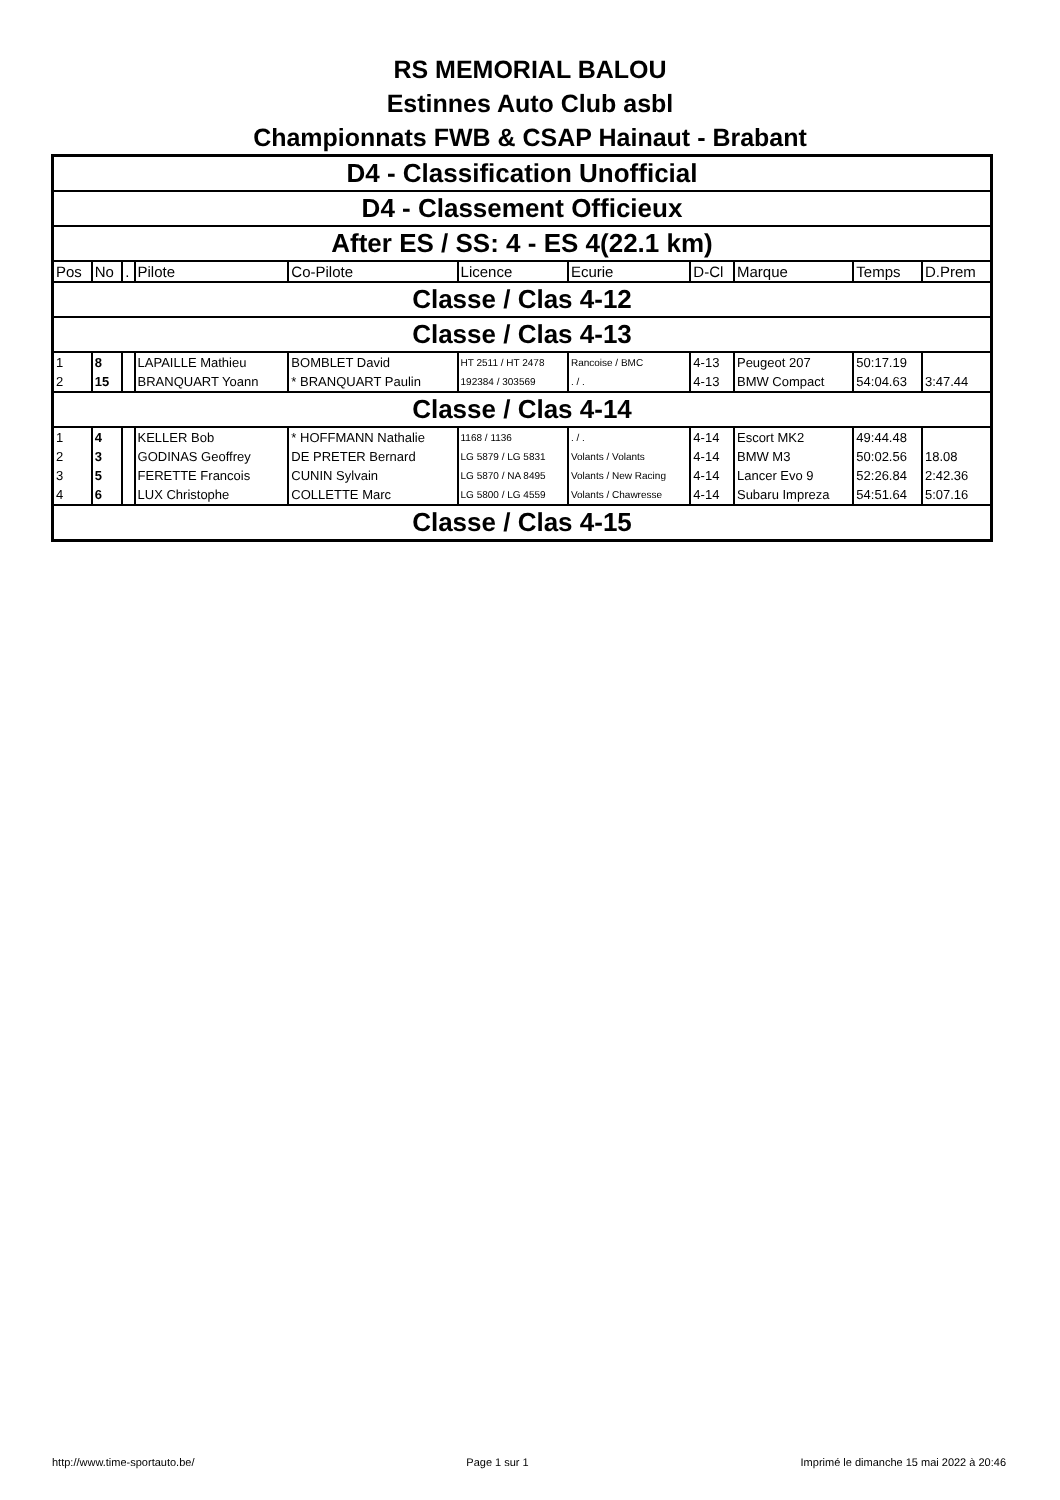RS MEMORIAL BALOU
Estinnes Auto Club asbl
Championnats FWB & CSAP Hainaut - Brabant
| D4 - Classification Unofficial | | | | | | | | | | |
| D4 - Classement Officieux | | | | | | | | | | |
| After ES / SS: 4 - ES 4(22.1 km) | | | | | | | | | | |
| Pos | No | . | Pilote | Co-Pilote | Licence | Ecurie | D-Cl | Marque | Temps | D.Prem |
| Classe / Clas 4-12 | | | | | | | | | | |
| Classe / Clas 4-13 | | | | | | | | | | |
| 1 | 8 | | LAPAILLE Mathieu | BOMBLET David | HT 2511 / HT 2478 | Rancoise / BMC | 4-13 | Peugeot 207 | 50:17.19 | |
| 2 | 15 | | BRANQUART Yoann | * BRANQUART Paulin | 192384 / 303569 | . / . | 4-13 | BMW Compact | 54:04.63 | 3:47.44 |
| Classe / Clas 4-14 | | | | | | | | | | |
| 1 | 4 | | KELLER Bob | * HOFFMANN Nathalie | 1168 / 1136 | . / . | 4-14 | Escort MK2 | 49:44.48 | |
| 2 | 3 | | GODINAS Geoffrey | DE PRETER Bernard | LG 5879 / LG 5831 | Volants / Volants | 4-14 | BMW M3 | 50:02.56 | 18.08 |
| 3 | 5 | | FERETTE Francois | CUNIN Sylvain | LG 5870 / NA 8495 | Volants / New Racing | 4-14 | Lancer Evo 9 | 52:26.84 | 2:42.36 |
| 4 | 6 | | LUX Christophe | COLLETTE Marc | LG 5800 / LG 4559 | Volants / Chawresse | 4-14 | Subaru Impreza | 54:51.64 | 5:07.16 |
| Classe / Clas 4-15 | | | | | | | | | | |
http://www.time-sportauto.be/ Page 1 sur 1 Imprimé le dimanche 15 mai 2022 à 20:46